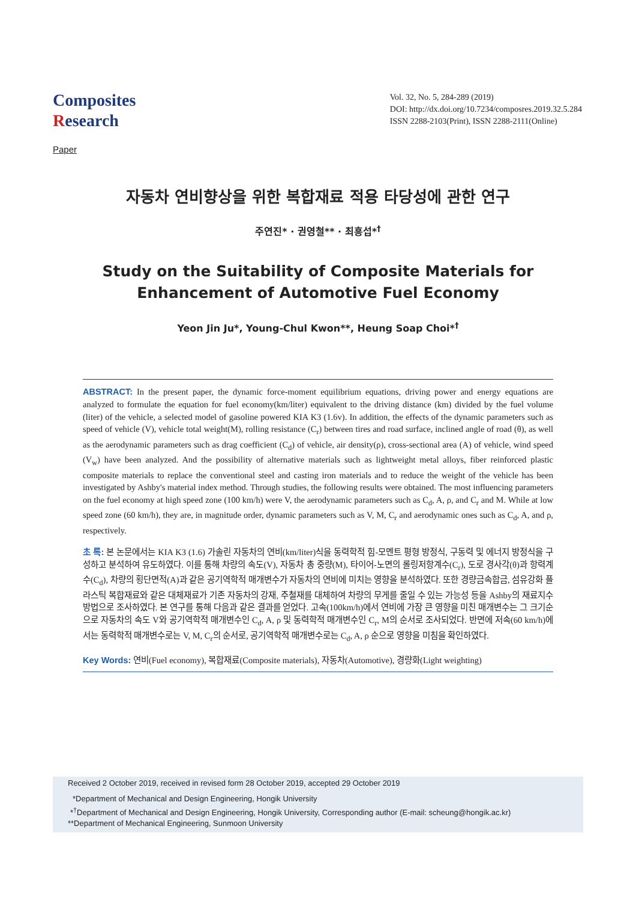Composites
Research
Vol. 32, No. 5, 284-289 (2019)
DOI: http://dx.doi.org/10.7234/composres.2019.32.5.284
ISSN 2288-2103(Print), ISSN 2288-2111(Online)
Paper
자동차 연비향상을 위한 복합재료 적용 타당성에 관한 연구
주연진* · 권영철** · 최흥섭*<sup>†</sup>
Study on the Suitability of Composite Materials for Enhancement of Automotive Fuel Economy
Yeon Jin Ju*, Young-Chul Kwon**, Heung Soap Choi*<sup>†</sup>
ABSTRACT: In the present paper, the dynamic force-moment equilibrium equations, driving power and energy equations are analyzed to formulate the equation for fuel economy(km/liter) equivalent to the driving distance (km) divided by the fuel volume (liter) of the vehicle, a selected model of gasoline powered KIA K3 (1.6v). In addition, the effects of the dynamic parameters such as speed of vehicle (V), vehicle total weight(M), rolling resistance (C<sub>r</sub>) between tires and road surface, inclined angle of road (θ), as well as the aerodynamic parameters such as drag coefficient (C<sub>d</sub>) of vehicle, air density(ρ), cross-sectional area (A) of vehicle, wind speed (V<sub>w</sub>) have been analyzed. And the possibility of alternative materials such as lightweight metal alloys, fiber reinforced plastic composite materials to replace the conventional steel and casting iron materials and to reduce the weight of the vehicle has been investigated by Ashby's material index method. Through studies, the following results were obtained. The most influencing parameters on the fuel economy at high speed zone (100 km/h) were V, the aerodynamic parameters such as C<sub>d</sub>, A, ρ, and C<sub>r</sub> and M. While at low speed zone (60 km/h), they are, in magnitude order, dynamic parameters such as V, M, C<sub>r</sub> and aerodynamic ones such as C<sub>d</sub>, A, and ρ, respectively.
초 록: 본 논문에서는 KIA K3 (1.6) 가솔린 자동차의 연비(km/liter)식을 동력학적 힘-모멘트 평형 방정식, 구동력 및 에너지 방정식을 구성하고 분석하여 유도하였다. 이를 통해 차량의 속도(V), 자동차 총 중량(M), 타이어-노면의 롤링저항계수(C<sub>r</sub>), 도로 경사각(θ)과 항력계수(C<sub>d</sub>), 차량의 횡단면적(A)과 같은 공기역학적 매개변수가 자동차의 연비에 미치는 영향을 분석하였다. 또한 경량금속합금, 섬유강화 플라스틱 복합재료와 같은 대체재료가 기존 자동차의 강재, 주철재를 대체하여 차량의 무게를 줄일 수 있는 가능성 등을 Ashby의 재료지수 방법으로 조사하였다. 본 연구를 통해 다음과 같은 결과를 얻었다. 고속(100km/h)에서 연비에 가장 큰 영향을 미친 매개변수는 그 크기순으로 자동차의 속도 V와 공기역학적 매개변수인 C<sub>d</sub>, A, ρ 및 동력학적 매개변수인 C<sub>r</sub>, M의 순서로 조사되었다. 반면에 저속(60 km/h)에서는 동력학적 매개변수로는 V, M, C<sub>r</sub>의 순서로, 공기역학적 매개변수로는 C<sub>d</sub>, A, ρ 순으로 영향을 미침을 확인하였다.
Key Words: 연비(Fuel economy), 복합재료(Composite materials), 자동차(Automotive), 경량화(Light weighting)
Received 2 October 2019, received in revised form 28 October 2019, accepted 29 October 2019
*Department of Mechanical and Design Engineering, Hongik University
*<sup>†</sup>Department of Mechanical and Design Engineering, Hongik University, Corresponding author (E-mail: scheung@hongik.ac.kr)
**Department of Mechanical Engineering, Sunmoon University